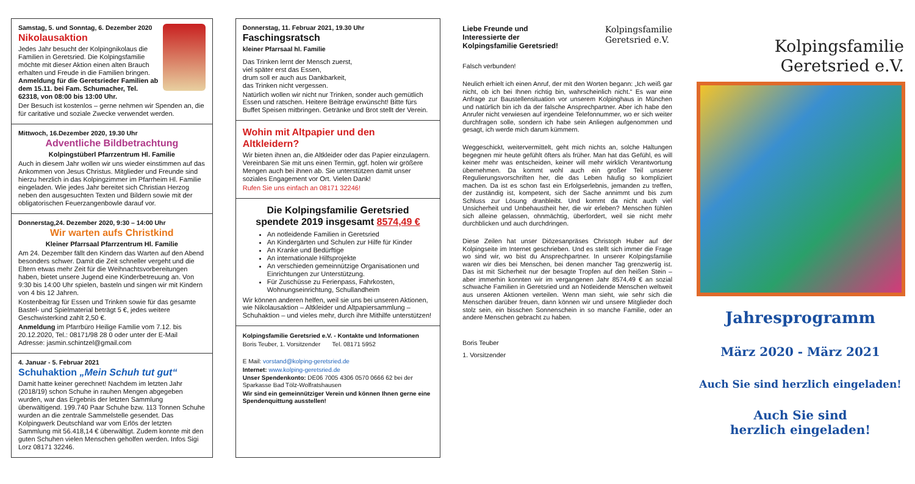Samstag, 5. und Sonntag, 6. Dezember 2020
Nikolausaktion
Jedes Jahr besucht der Kolpingnikolaus die Familien in Geretsried. Die Kolpingsfamilie möchte mit dieser Aktion einen alten Brauch erhalten und Freude in die Familien bringen.
Anmeldung für die Geretsrieder Familien ab dem 15.11. bei Fam. Schumacher, Tel. 62318, von 08:00 bis 13:00 Uhr.
Der Besuch ist kostenlos – gerne nehmen wir Spenden an, die für caritative und soziale Zwecke verwendet werden.
Mittwoch, 16.Dezember 2020, 19.30 Uhr
Adventliche Bildbetrachtung
Kolpingstüberl Pfarrzentrum Hl. Familie
Auch in diesem Jahr wollen wir uns wieder einstimmen auf das Ankommen von Jesus Christus. Mitglieder und Freunde sind hierzu herzlich in das Kolpingzimmer im Pfarrheim Hl. Familie eingeladen. Wie jedes Jahr bereitet sich Christian Herzog neben den ausgesuchten Texten und Bildern sowie mit der obligatorischen Feuerzangenbowle darauf vor.
Donnerstag,24. Dezember 2020, 9:30 – 14:00 Uhr
Wir warten aufs Christkind
Kleiner Pfarrsaal Pfarrzentrum Hl. Familie
Am 24. Dezember fällt den Kindern das Warten auf den Abend besonders schwer. Damit die Zeit schneller vergeht und die Eltern etwas mehr Zeit für die Weihnachtsvorbereitungen haben, bietet unsere Jugend eine Kinderbetreuung an. Von 9:30 bis 14:00 Uhr spielen, basteln und singen wir mit Kindern von 4 bis 12 Jahren.
Kostenbeitrag für Essen und Trinken sowie für das gesamte Bastel- und Spielmaterial beträgt 5 €, jedes weitere Geschwisterkind zahlt 2,50 €.
Anmeldung im Pfarrbüro Heilige Familie vom 7.12. bis 20.12.2020, Tel.: 08171/98 28 0 oder unter der E-Mail Adresse: jasmin.schintzel@gmail.com
4. Januar - 5. Februar 2021
Schuhaktion „Mein Schuh tut gut“
Damit hatte keiner gerechnet! Nachdem im letzten Jahr (2018/19) schon Schuhe in rauhen Mengen abgegeben wurden, war das Ergebnis der letzten Sammlung überwältigend. 199.740 Paar Schuhe bzw. 113 Tonnen Schuhe wurden an die zentrale Sammelstelle gesendet. Das Kolpingwerk Deutschland war vom Erlös der letzten Sammlung mit 56.418,14 € überwältigt. Zudem konnte mit den guten Schuhen vielen Menschen geholfen werden. Infos Sigi Lorz 08171 32246.
Donnerstag, 11. Februar 2021, 19.30 Uhr
Faschingsratsch
kleiner Pfarrsaal hl. Familie
Das Trinken lernt der Mensch zuerst,
viel später erst das Essen,
drum soll er auch aus Dankbarkeit,
das Trinken nicht vergessen.
Natürlich wollen wir nicht nur Trinken, sonder auch gemütlich Essen und ratschen. Heitere Beiträge erwünscht! Bitte fürs Buffet Speisen mitbringen. Getränke und Brot stellt der Verein.
Wohin mit Altpapier und den Altkleidern?
Wir bieten ihnen an, die Altkleider oder das Papier einzulagern. Vereinbaren Sie mit uns einen Termin, ggf. holen wir größere Mengen auch bei ihnen ab. Sie unterstützen damit unser soziales Engagement vor Ort. Vielen Dank!
Rufen Sie uns einfach an 08171 32246!
Die Kolpingsfamilie Geretsried
spendete 2019 insgesamt 8574,49 €
An notleidende Familien in Geretsried
An Kindergärten und Schulen zur Hilfe für Kinder
An Kranke und Bedürftige
An internationale Hilfsprojekte
An verschieden gemeinnützige Organisationen und Einrichtungen zur Unterstützung.
Für Zuschüsse zu Ferienpass, Fahrkosten, Wohnungseinrichtung, Schullandheim
Wir können anderen helfen, weil sie uns bei unseren Aktionen, wie Nikolausaktion – Altkleider und Altpapiersammlung – Schuhaktion – und vieles mehr, durch ihre Mithilfe unterstützen!
Kolpingsfamilie Geretsried e.V. - Kontakte und Informationen
Boris Teuber, 1. Vorsitzender Tel. 08171 5952
E Mail: vorstand@kolping-geretsried.de
Internet: www.kolping-geretsried.de
Unser Spendenkonto: DE06 7005 4306 0570 0666 62 bei der Sparkasse Bad Tölz-Wolfratshausen
Wir sind ein gemeinnütziger Verein und können Ihnen gerne eine Spendenquittung ausstellen!
Liebe Freunde und
Interessierte der
Kolpingsfamilie Geretsried! Kolpingsfamilie
Geretsried e.V.
Falsch verbunden!
Neulich erhielt ich einen Anruf, der mit den Worten begann: „Ich weiß gar nicht, ob ich bei Ihnen richtig bin, wahrscheinlich nicht.“ Es war eine Anfrage zur Baustellensituation vor unserem Kolpinghaus in München und natürlich bin ich da der falsche Ansprechpartner. Aber ich habe den Anrufer nicht verwiesen auf irgendeine Telefonnummer, wo er sich weiter durchfragen solle, sondern ich habe sein Anliegen aufgenommen und gesagt, ich werde mich darum kümmern.
Weggeschickt, weitervermittelt, geht mich nichts an, solche Haltungen begegnen mir heute gefühlt öfters als früher. Man hat das Gefühl, es will keiner mehr was entscheiden, keiner will mehr wirklich Verantwortung übernehmen. Da kommt wohl auch ein großer Teil unserer Regulierungsvorschriften her, die das Leben häufig so kompliziert machen. Da ist es schon fast ein Erfolgserlebnis, jemanden zu treffen, der zuständig ist, kompetent, sich der Sache annimmt und bis zum Schluss zur Lösung dranbleibt. Und kommt da nicht auch viel Unsicherheit und Unbehaustheit her, die wir erleben? Menschen fühlen sich alleine gelassen, ohnmächtig, überfordert, weil sie nicht mehr durchblicken und auch durchdringen.
Diese Zeilen hat unser Diözesanpräses Christoph Huber auf der Kolpingseite im Internet geschrieben. Und es stellt sich immer die Frage wo sind wir, wo bist du Ansprechpartner. In unserer Kolpingsfamilie waren wir dies bei Menschen, bei denen mancher Tag grenzwertig ist. Das ist mit Sicherheit nur der besagte Tropfen auf den heißen Stein – aber immerhin konnten wir im vergangenen Jahr 8574,49 € an sozial schwache Familien in Geretsried und an Notleidende Menschen weltweit aus unseren Aktionen verteilen. Wenn man sieht, wie sehr sich die Menschen darüber freuen, dann können wir und unsere Mitglieder doch stolz sein, ein bisschen Sonnenschein in so manche Familie, oder an andere Menschen gebracht zu haben.
Boris Teuber
1. Vorsitzender
Kolpingsfamilie
Geretsried e.V.
Jahresprogramm
März 2020 - März 2021
Auch Sie sind herzlich eingeladen!
Auch Sie sind
herzlich eingeladen!